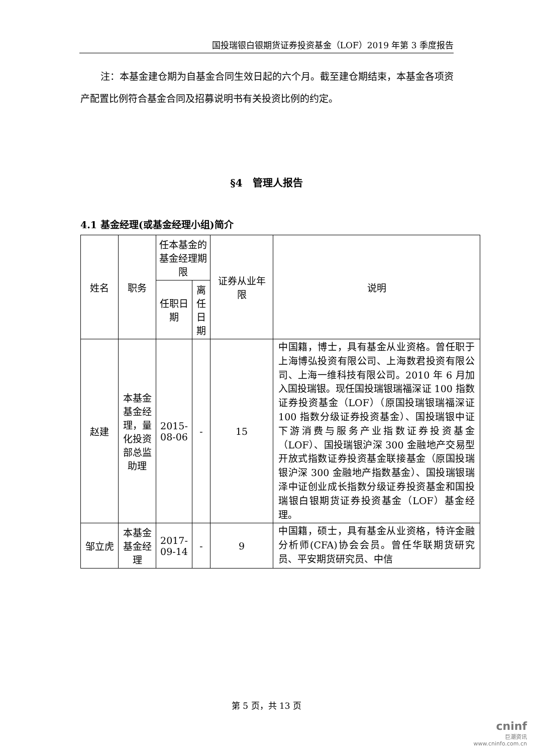国投瑞银白银期货证券投资基金（LOF）2019 年第 3 季度报告
注：本基金建仓期为自基金合同生效日起的六个月。截至建仓期结束，本基金各项资产配置比例符合基金合同及招募说明书有关投资比例的约定。
§4　管理人报告
4.1 基金经理(或基金经理小组)简介
| 姓名 | 职务 | 任本基金的基金经理期限 | | 证券从业年限 | 说明 |
| --- | --- | --- | --- | --- | --- |
| | | 任职日期 | 离任日期 | | |
| 赵建 | 本基金基金经理，量化投资部总监助理 | 2015-08-06 | - | 15 | 中国籍，博士，具有基金从业资格。曾任职于上海博弘投资有限公司、上海数君投资有限公司、上海一维科技有限公司。2010 年 6 月加入国投瑞银。现任国投瑞银瑞福深证 100 指数证券投资基金（LOF）（原国投瑞银瑞福深证 100 指数分级证券投资基金）、国投瑞银中证下游消费与服务产业指数证券投资基金（LOF）、国投瑞银沪深 300 金融地产交易型开放式指数证券投资基金联接基金（原国投瑞银沪深 300 金融地产指数基金）、国投瑞银瑞泽中证创业成长指数分级证券投资基金和国投瑞银白银期货证券投资基金（LOF）基金经理。 |
| 邹立虎 | 本基金基金经理 | 2017-09-14 | - | 9 | 中国籍，硕士，具有基金从业资格，特许金融分析师(CFA)协会会员。曾任华联期货研究员、平安期货研究员、中信 |
第 5 页，共 13 页
cninf
巨潮资讯
www.cninfo.com.cn